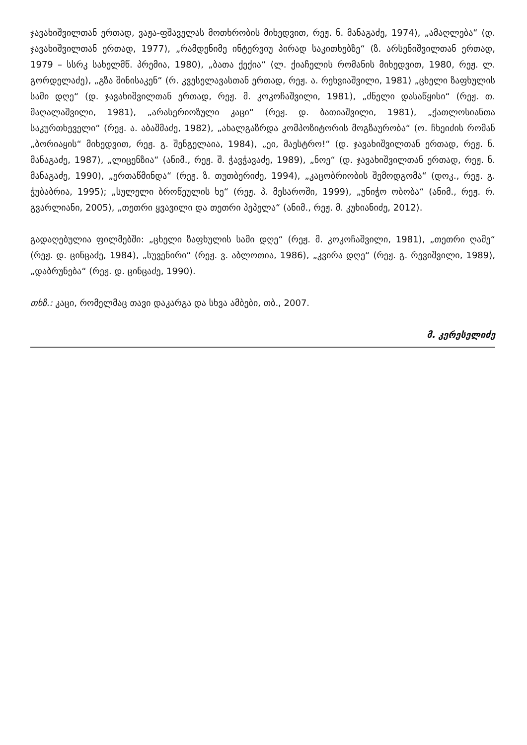ჯავახიშვილთან ერთად, ვაჟა-ფშაველას მოთხრობის მიხედვით, რეჟ. ნ. მანაგაძე, 1974), „ამაღლება“ (დ. ჯავახიშვილთან ერთად, 1977), „რამდენიმე ინტერვიუ პირად საკითხებზე“ (ზ. არსენიშვილთან ერთად, 1979 – სსრკ სახელმწ. პრემია, 1980), „ბათა ქექია“ (ლ. ქიაჩელის რომანის მიხედვით, 1980, რეჟ. ლ. გორდელაძე), „გზა შინისაკენ“ (რ. კვესელავასთან ერთად, რეჟ. ა. რეხვიაშვილი, 1981) „ცხელი ზაფხულის სამი დღე“ (დ. ჯავახიშვილთან ერთად, რეჟ. მ. კოკოჩაშვილი, 1981), „ძნელი დასაწყისი“ (რეჟ. თ. მაღალაშვილი, 1981), „არასერიოზული კაცი“ (რეჟ. დ. ბათიაშვილი, 1981), „ქათლოსიანთა საკურთხეველი“ (რეჟ. ა. აბაშმაძე, 1982), „ახალგაზრდა კომპოზიტორის მოგზაურობა“ (ო. ჩხეიძის რომან „ბორიაყის“ მიხედვით, რეჟ. გ. შენგელაია, 1984), „ეი, მაესტრო!“ (დ. ჯავახიშვილთან ერთად, რეჟ. ნ. მანაგაძე, 1987), „ლიცენზია“ (ანიმ., რეჟ. შ. ჭავჭავაძე, 1989), „ნოე“ (დ. ჯავახიშვილთან ერთად, რეჟ. ნ. მანაგაძე, 1990), „ერთაწმინდა“ (რეჟ. ზ. თუთბერიძე, 1994), „კაცობრიობის შემოდგომა“ (დოკ., რეჟ. გ. ჭუბაბრია, 1995); „სულელი ბროწეულის ხე“ (რეჟ. პ. მესაროში, 1999), „უნიჭო ობობა“ (ანიმ., რეჟ. რ. გვარლიანი, 2005), „თეთრი ყვავილი და თეთრი პეპელა“ (ანიმ., რეჟ. მ. კუხიანიძე, 2012).
გადაღებულია ფილმებში: „ცხელი ზაფხულის სამი დღე“ (რეჟ. მ. კოკოჩაშვილი, 1981), „თეთრი ღამე“ (რეჟ. დ. ცინცაძე, 1984), „სუვენირი“ (რეჟ. ვ. აბლოთია, 1986), „კვირა დღე“ (რეჟ. გ. რევიშვილი, 1989), „დაბრუნება“ (რეჟ. დ. ცინცაძე, 1990).
თხზ.: კაცი, რომელმაც თავი დაკარგა და სხვა ამბები, თბ., 2007.
მ. კერესელიძე